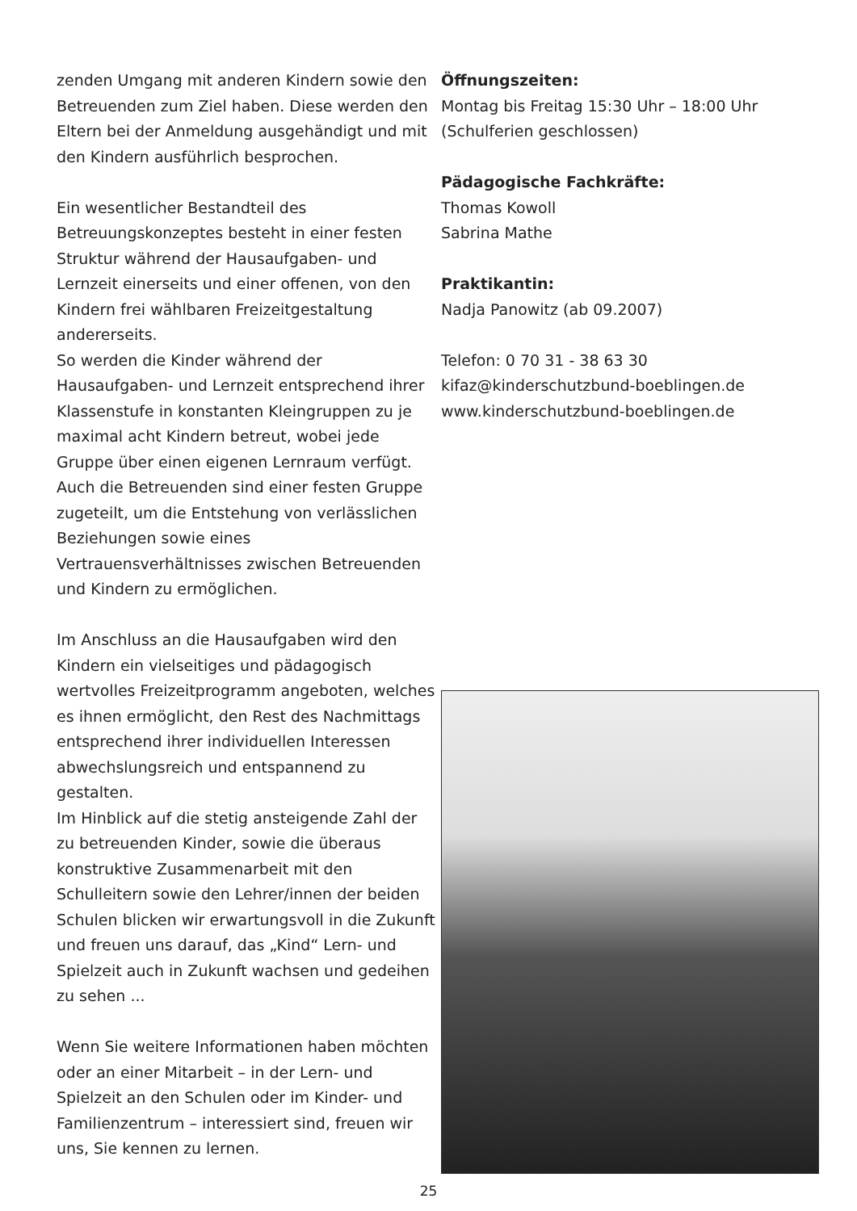zenden Umgang mit anderen Kindern sowie den Betreuenden zum Ziel haben. Diese werden den Eltern bei der Anmeldung ausgehändigt und mit den Kindern ausführlich besprochen.
Ein wesentlicher Bestandteil des Betreuungskonzeptes besteht in einer festen Struktur während der Hausaufgaben- und Lernzeit einerseits und einer offenen, von den Kindern frei wählbaren Freizeitgestaltung andererseits.
So werden die Kinder während der Hausaufgaben- und Lernzeit entsprechend ihrer Klassenstufe in konstanten Kleingruppen zu je maximal acht Kindern betreut, wobei jede Gruppe über einen eigenen Lernraum verfügt. Auch die Betreuenden sind einer festen Gruppe zugeteilt, um die Entstehung von verlässlichen Beziehungen sowie eines Vertrauensverhältnisses zwischen Betreuenden und Kindern zu ermöglichen.
Im Anschluss an die Hausaufgaben wird den Kindern ein vielseitiges und pädagogisch wertvolles Freizeitprogramm angeboten, welches es ihnen ermöglicht, den Rest des Nachmittags entsprechend ihrer individuellen Interessen abwechslungsreich und entspannend zu gestalten.
Im Hinblick auf die stetig ansteigende Zahl der zu betreuenden Kinder, sowie die überaus konstruktive Zusammenarbeit mit den Schulleitern sowie den Lehrer/innen der beiden Schulen blicken wir erwartungsvoll in die Zukunft und freuen uns darauf, das „Kind“ Lern- und Spielzeit auch in Zukunft wachsen und gedeihen zu sehen ...
Wenn Sie weitere Informationen haben möchten oder an einer Mitarbeit – in der Lern- und Spielzeit an den Schulen oder im Kinder- und Familienzentrum – interessiert sind, freuen wir uns, Sie kennen zu lernen.
Öffnungszeiten:
Montag bis Freitag 15:30 Uhr – 18:00 Uhr
(Schulferien geschlossen)
Pädagogische Fachkräfte:
Thomas Kowoll
Sabrina Mathe
Praktikantin:
Nadja Panowitz (ab 09.2007)
Telefon: 0 70 31 - 38 63 30
kifaz@kinderschutzbund-boeblingen.de
www.kinderschutzbund-boeblingen.de
25